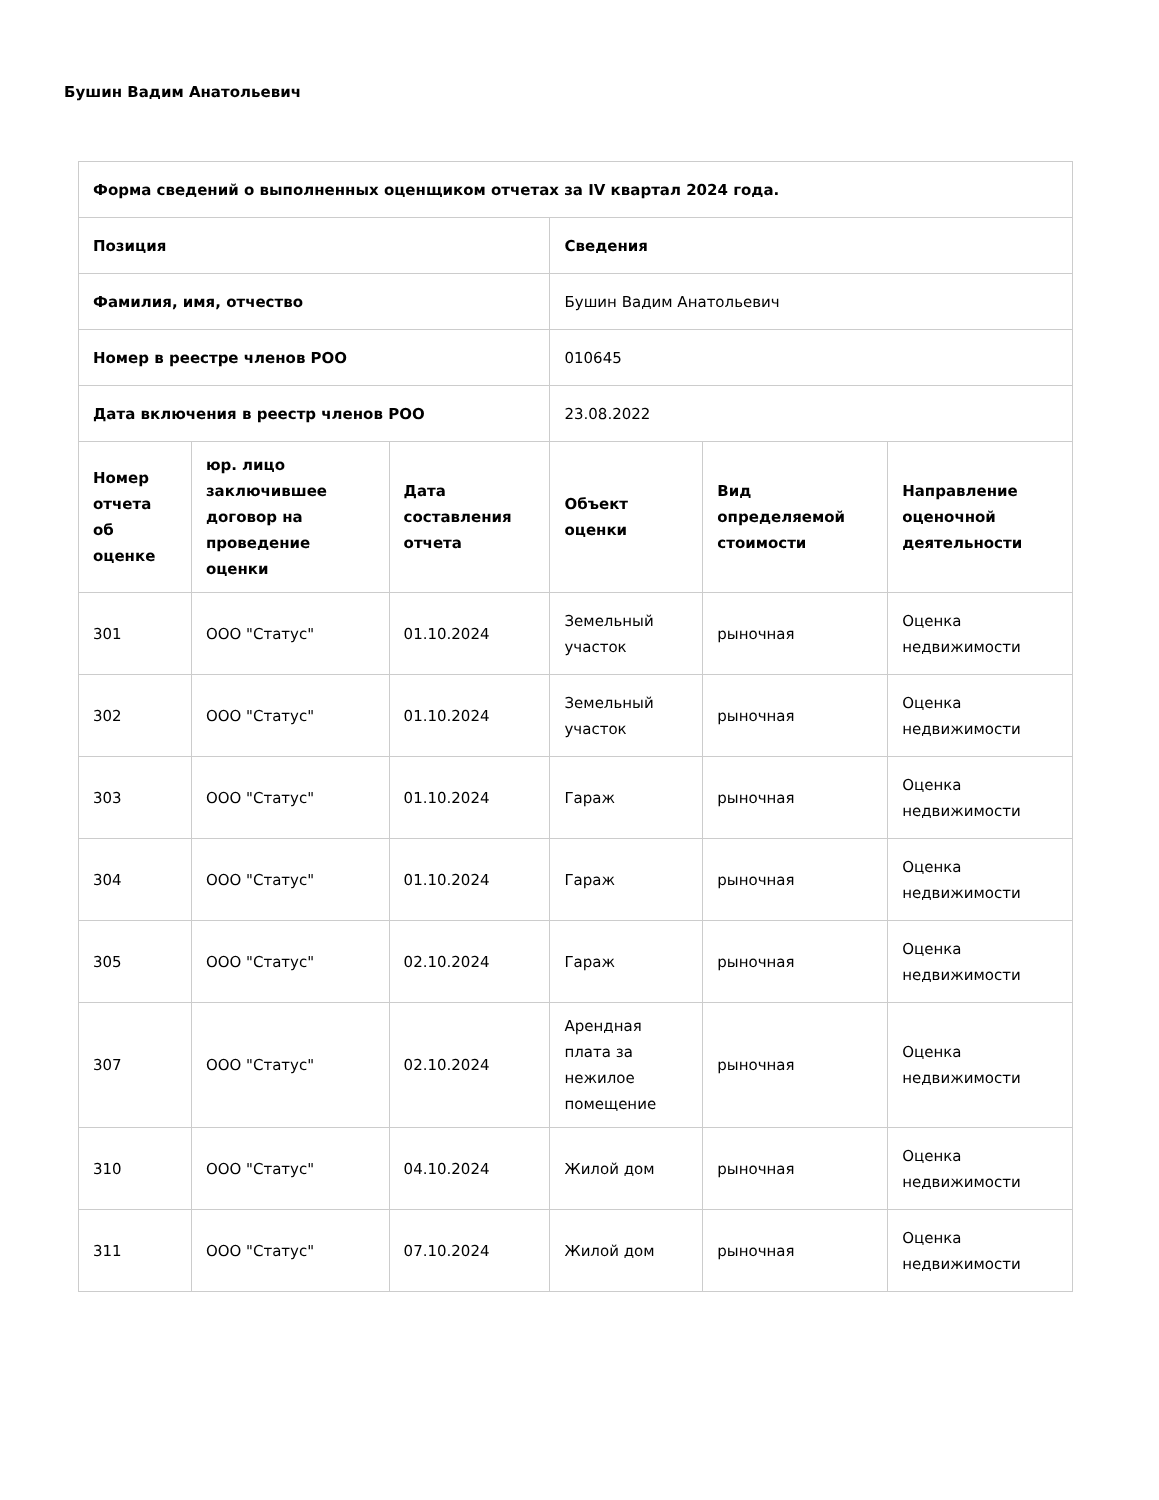Бушин Вадим Анатольевич
| Форма сведений о выполненных оценщиком отчетах за IV квартал 2024 года. | | | | | |
| --- | --- | --- | --- | --- | --- |
| Позиция | | | Сведения | | |
| Фамилия, имя, отчество | | | Бушин Вадим Анатольевич | | |
| Номер в реестре членов РОО | | | 010645 | | |
| Дата включения в реестр членов РОО | | | 23.08.2022 | | |
| Номер отчета об оценке | юр. лицо заключившее договор на проведение оценки | Дата составления отчета | Объект оценки | Вид определяемой стоимости | Направление оценочной деятельности |
| 301 | ООО "Статус" | 01.10.2024 | Земельный участок | рыночная | Оценка недвижимости |
| 302 | ООО "Статус" | 01.10.2024 | Земельный участок | рыночная | Оценка недвижимости |
| 303 | ООО "Статус" | 01.10.2024 | Гараж | рыночная | Оценка недвижимости |
| 304 | ООО "Статус" | 01.10.2024 | Гараж | рыночная | Оценка недвижимости |
| 305 | ООО "Статус" | 02.10.2024 | Гараж | рыночная | Оценка недвижимости |
| 307 | ООО "Статус" | 02.10.2024 | Арендная плата за нежилое помещение | рыночная | Оценка недвижимости |
| 310 | ООО "Статус" | 04.10.2024 | Жилой дом | рыночная | Оценка недвижимости |
| 311 | ООО "Статус" | 07.10.2024 | Жилой дом | рыночная | Оценка недвижимости |